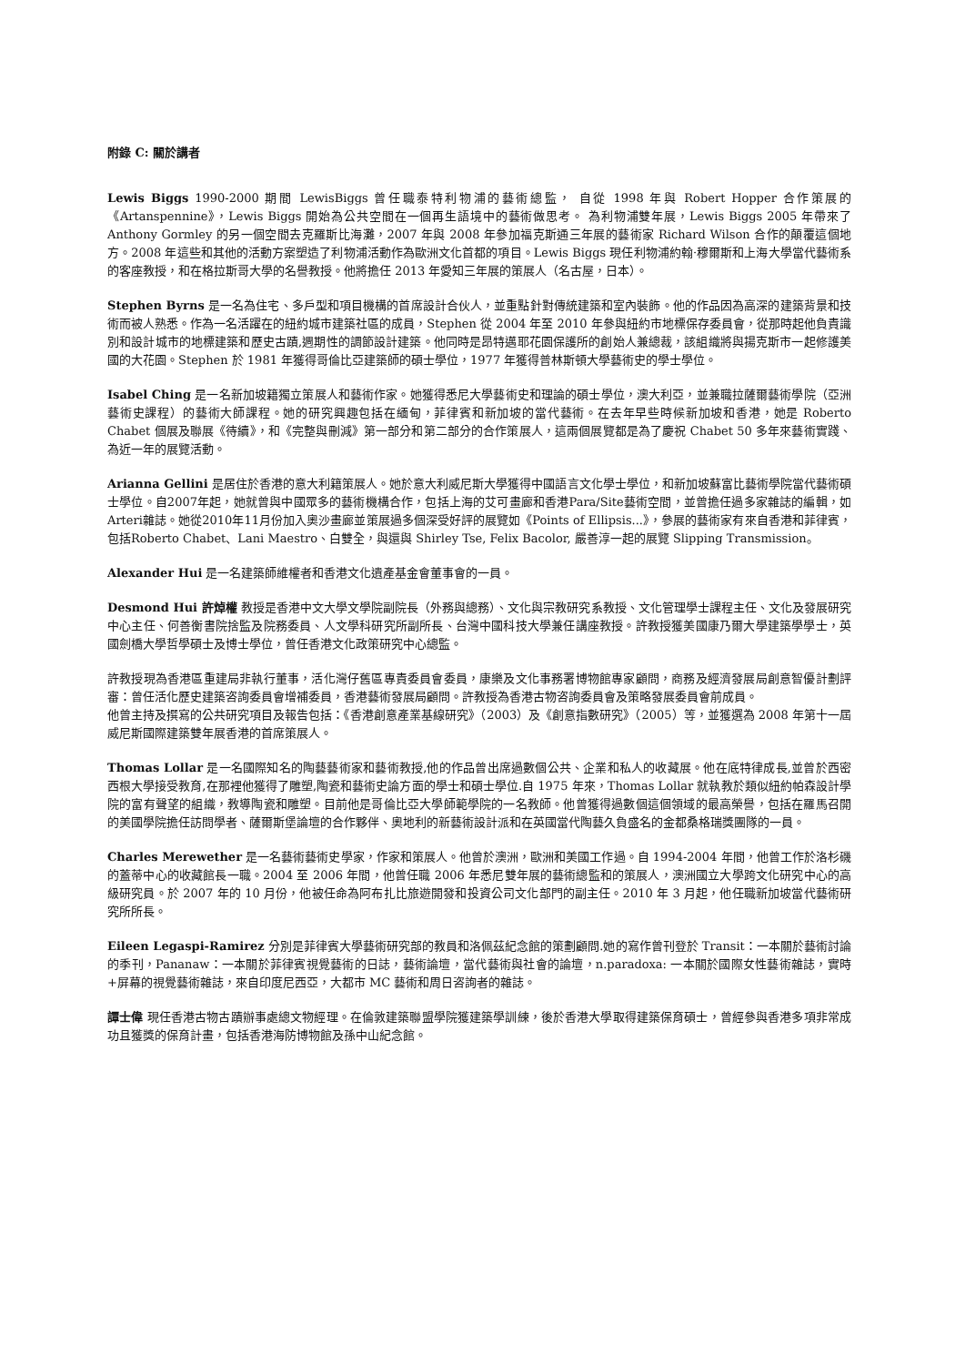附錄 C: 關於講者
Lewis Biggs 1990-2000 期間 LewisBiggs 曾任職泰特利物浦的藝術總監， 自從 1998 年與 Robert Hopper 合作策展的《Artanspennine》，Lewis Biggs 開始為公共空間在一個再生語境中的藝術做思考。 為利物浦雙年展，Lewis Biggs 2005 年帶來了 Anthony Gormley 的另一個空間去克羅斯比海灘，2007 年與 2008 年參加福克斯通三年展的藝術家 Richard Wilson 合作的顛覆這個地方。2008 年這些和其他的活動方案塑造了利物浦活動作為歐洲文化首都的項目。Lewis Biggs 現任利物浦約翰·穆爾斯和上海大學當代藝術系的客座教授，和在格拉斯哥大學的名譽教授。他將擔任 2013 年愛知三年展的策展人（名古屋，日本）。
Stephen Byrns 是一名為住宅、多戶型和項目機構的首席設計合伙人，並重點針對傳統建築和室內裝飾。他的作品因為高深的建築背景和技術而被人熟悉。作為一名活躍在的紐約城市建築社區的成員，Stephen 從 2004 年至 2010 年參與紐約市地標保存委員會，從那時起他負責識別和設計城市的地標建築和歷史古蹟,週期性的調節設計建築。他同時是昂特邁耶花園保護所的創始人兼總裁，該組織將與揚克斯市一起修護美國的大花園。Stephen 於 1981 年獲得哥倫比亞建築師的碩士學位，1977 年獲得普林斯頓大學藝術史的學士學位。
Isabel Ching 是一名新加坡籍獨立策展人和藝術作家。她獲得悉尼大學藝術史和理論的碩士學位，澳大利亞，並兼職拉薩爾藝術學院（亞洲藝術史課程）的藝術大師課程。她的研究興趣包括在緬甸，菲律賓和新加坡的當代藝術。在去年早些時候新加坡和香港，她是 Roberto Chabet 個展及聯展《待續》，和《完整與刪減》第一部分和第二部分的合作策展人，這兩個展覽都是為了慶祝 Chabet 50 多年來藝術實踐、為近一年的展覽活動。
Arianna Gellini 是居住於香港的意大利籍策展人。她於意大利威尼斯大學獲得中國語言文化學士學位，和新加坡蘇富比藝術學院當代藝術碩士學位。自2007年起，她就曾與中國眾多的藝術機構合作，包括上海的艾可畫廊和香港Para/Site藝術空間，並曾擔任過多家雜誌的編輯，如Arteri雜誌。她從2010年11月份加入奧沙畫廊並策展過多個深受好評的展覽如《Points of Ellipsis...》，參展的藝術家有來自香港和菲律賓，包括Roberto Chabet、Lani Maestro、白雙全，與還與 Shirley Tse, Felix Bacolor, 嚴善淳一起的展覽 Slipping Transmission。
Alexander Hui 是一名建築師維權者和香港文化遺產基金會董事會的一員。
Desmond Hui 許焯權 教授是香港中文大學文學院副院長（外務與總務）、文化與宗教研究系教授、文化管理學士課程主任、文化及發展研究中心主任、何善衡書院捨監及院務委員、人文學科研究所副所長、台灣中國科技大學兼任講座教授。許教授獲美國康乃爾大學建築學學士，英國劍橋大學哲學碩士及博士學位，曾任香港文化政策研究中心總監。
許教授現為香港區重建局非執行董事，活化灣仔舊區專責委員會委員，康樂及文化事務署博物館專家顧問，商務及經濟發展局創意智優計劃評審：曾任活化歷史建築咨詢委員會增補委員，香港藝術發展局顧問。許教授為香港古物咨詢委員會及策略發展委員會前成員。
他曾主持及撰寫的公共研究項目及報告包括：《香港創意產業基線研究》（2003）及《創意指數研究》（2005）等，並獲選為 2008 年第十一屆威尼斯國際建築雙年展香港的首席策展人。
Thomas Lollar 是一名國際知名的陶藝藝術家和藝術教授,他的作品曾出席過數個公共、企業和私人的收藏展。他在底特律成長,並曾於西密西根大學接受教育,在那裡他獲得了雕塑,陶瓷和藝術史論方面的學士和碩士學位.自 1975 年來，Thomas Lollar 就執教於類似紐約帕森設計學院的富有聲望的組織，教導陶瓷和雕塑。目前他是哥倫比亞大學師範學院的一名教師。他曾獲得過數個這個領域的最高榮譽，包括在羅馬召開的美國學院擔任訪問學者、薩爾斯堡論壇的合作夥伴、奧地利的新藝術設計派和在英國當代陶藝久負盛名的金都桑格瑞獎團隊的一員。
Charles Merewether 是一名藝術藝術史學家，作家和策展人。他曾於澳洲，歐洲和美國工作過。自 1994-2004 年間，他曾工作於洛杉磯的蓋蒂中心的收藏館長一職。2004 至 2006 年間，他曾任職 2006 年悉尼雙年展的藝術總監和的策展人，澳洲國立大學跨文化研究中心的高級研究員。於 2007 年的 10 月份，他被任命為阿布扎比旅遊開發和投資公司文化部門的副主任。2010 年 3 月起，他任職新加坡當代藝術研究所所長。
Eileen Legaspi-Ramirez 分別是菲律賓大學藝術研究部的教員和洛佩茲紀念館的策劃顧問.她的寫作曾刊登於 Transit：一本關於藝術討論的季刊，Pananaw：一本關於菲律賓視覺藝術的日誌，藝術論壇，當代藝術與社會的論壇，n.paradoxa: 一本關於國際女性藝術雜誌，實時+屏幕的視覺藝術雜誌，來自印度尼西亞，大都市 MC 藝術和周日咨詢者的雜誌。
譚士偉 現任香港古物古蹟辦事處總文物經理。在倫敦建築聯盟學院獲建築學訓練，後於香港大學取得建築保育碩士，曾經參與香港多項非常成功且獲獎的保育計畫，包括香港海防博物館及孫中山紀念館。